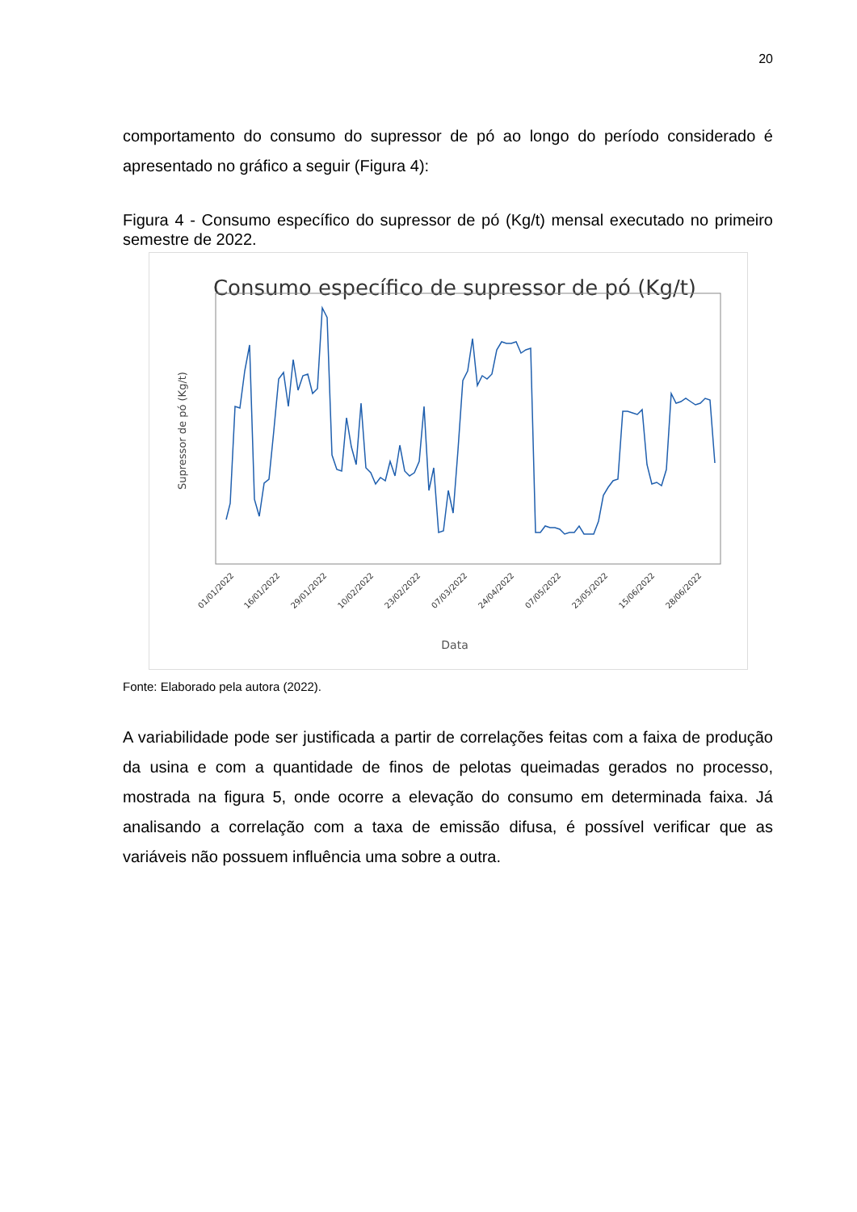20
comportamento do consumo do supressor de pó ao longo do período considerado é apresentado no gráfico a seguir (Figura 4):
Figura 4 - Consumo específico do supressor de pó (Kg/t) mensal executado no primeiro semestre de 2022.
Consumo específico de supressor de pó (Kg/t)
Supressor de pó (Kg/t)
Data
01/01/2022
16/01/2022
29/01/2022
10/02/2022
23/02/2022
07/03/2022
24/04/2022
07/05/2022
23/05/2022
15/06/2022
28/06/2022
Fonte: Elaborado pela autora (2022).
A variabilidade pode ser justificada a partir de correlações feitas com a faixa de produção da usina e com a quantidade de finos de pelotas queimadas gerados no processo, mostrada na figura 5, onde ocorre a elevação do consumo em determinada faixa. Já analisando a correlação com a taxa de emissão difusa, é possível verificar que as variáveis não possuem influência uma sobre a outra.